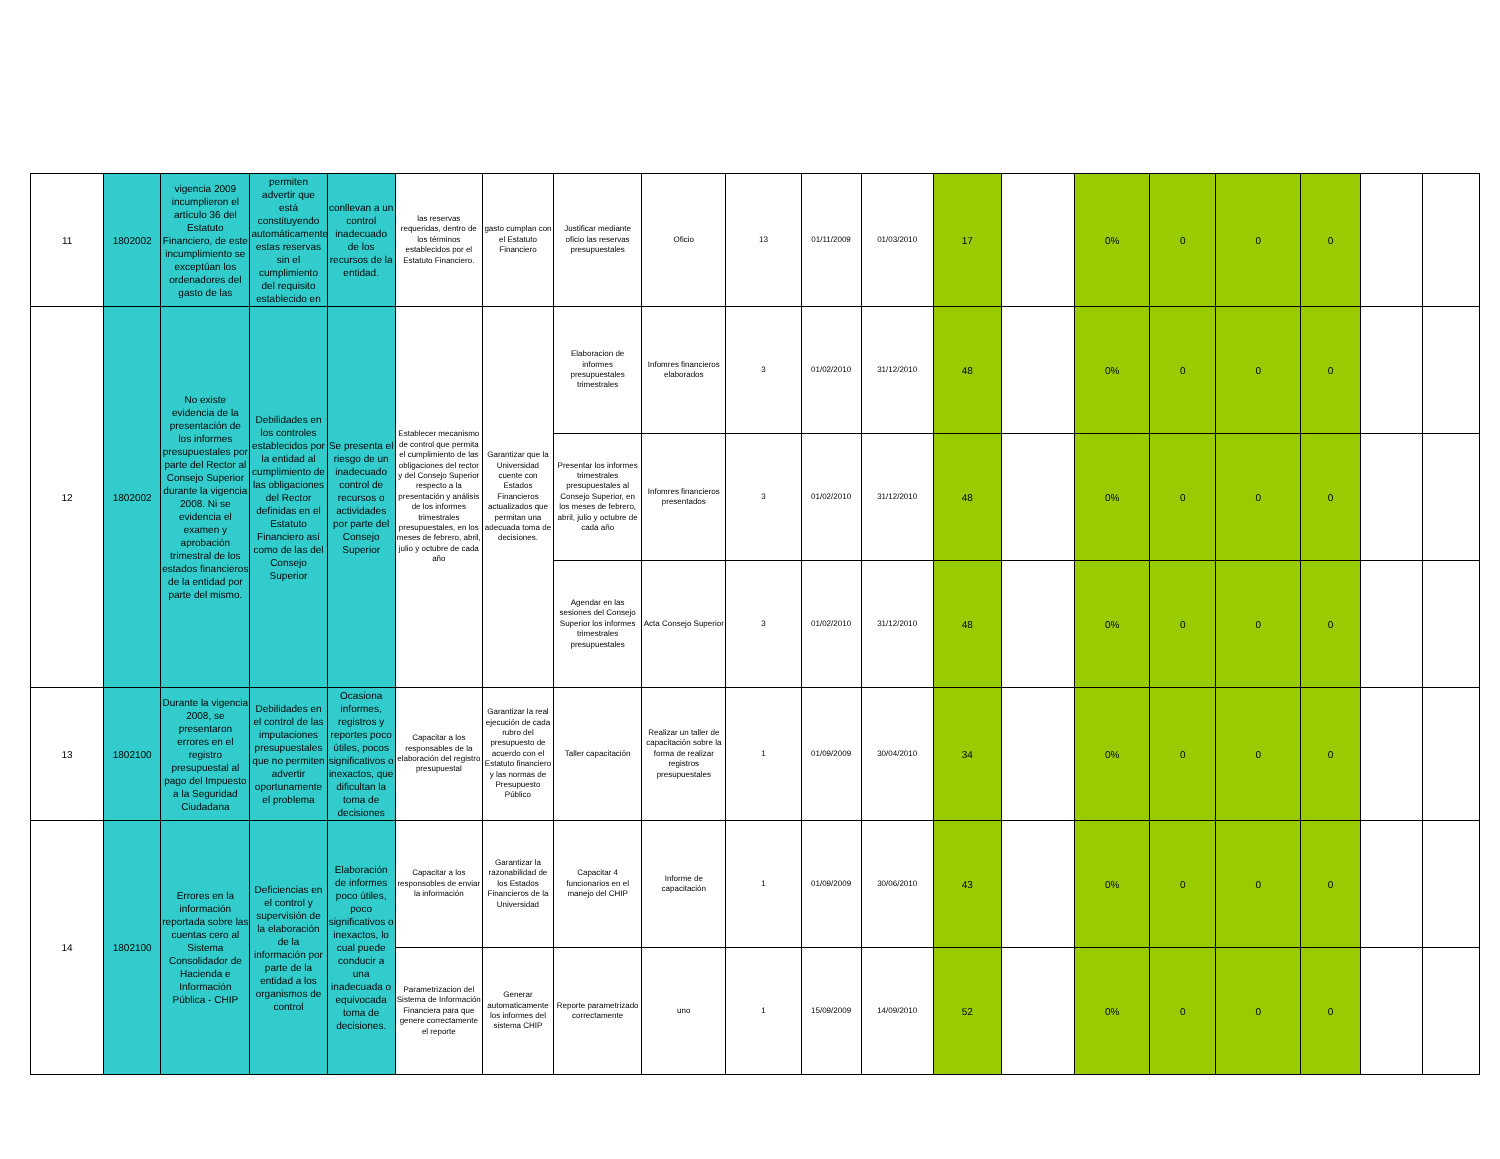| 11 | 1802002 | vigencia 2009 incumplieron el artículo 36 del Estatuto Financiero, de este incumplimiento se exceptúan los ordenadores del gasto de las | permiten advertir que está constituyendo automáticamente estas reservas sin el cumplimiento del requisito establecido en | conllevan a un control inadecuado de los recursos de la entidad. | las reservas requeridas, dentro de los términos establecidos por el Estatuto Financiero. | gasto cumplan con el Estatuto Financiero | Justificar mediante oficio las reservas presupuestales | Oficio | 13 | 01/11/2009 | 01/03/2010 | 17 | | 0% | 0 | 0 | 0 | | |
| 12 | 1802002 | No existe evidencia de la presentación de los informes presupuestales por parte del Rector al Consejo Superior durante la vigencia 2008. Ni se evidencia el examen y aprobación trimestral de los estados financieros de la entidad por parte del mismo. | Debilidades en los controles establecidos por la entidad al cumplimiento de las obligaciones del Rector definidas en el Estatuto Financiero así como de las del Consejo Superior | Se presenta el riesgo de un inadecuado control de recursos o actividades por parte del Consejo Superior | Establecer mecanismo de control que permita el cumplimiento de las obligaciones del rector y del Consejo Superior respecto a la presentación y análisis de los informes trimestrales presupuestales, en los meses de febrero, abril, julio y octubre de cada año | Garantizar que la Universidad cuente con Estados Financieros actualizados que permitan una adecuada toma de decisiones. | Elaboracion de informes presupuestales trimestrales | Infomres financieros elaborados | 3 | 01/02/2010 | 31/12/2010 | 48 | | 0% | 0 | 0 | 0 | | |
| | | | | | | | Presentar los informes trimestrales presupuestales al Consejo Superior, en los meses de febrero, abril, julio y octubre de cada año | Infomres financieros presentados | 3 | 01/02/2010 | 31/12/2010 | 48 | | 0% | 0 | 0 | 0 | | |
| | | | | | | | Agendar en las sesiones del Consejo Superior los informes trimestrales presupuestales | Acta Consejo Superior | 3 | 01/02/2010 | 31/12/2010 | 48 | | 0% | 0 | 0 | 0 | | |
| 13 | 1802100 | Durante la vigencia 2008, se presentaron errores en el registro presupuestal al pago del Impuesto a la Seguridad Ciudadana | Debilidades en el control de las imputaciones presupuestales que no permiten advertir oportunamente el problema | Ocasiona informes, registros y reportes poco útiles, pocos significativos o inexactos, que dificultan la toma de decisiones | Capacitar a los responsables de la elaboración del registro presupuestal | Garantizar la real ejecución de cada rubro del presupuesto de acuerdo con el Estatuto financiero y las normas de Presupuesto Público | Taller capacitación | Realizar un taller de capacitación sobre la forma de realizar registros presupuestales | 1 | 01/09/2009 | 30/04/2010 | 34 | | 0% | 0 | 0 | 0 | | |
| 14 | 1802100 | Errores en la información reportada sobre las cuentas cero al Sistema Consolidador de Hacienda e Información Pública - CHIP | Deficiencias en el control y supervisión de la elaboración de la información por parte de la entidad a los organismos de control | Elaboración de informes poco útiles, poco significativos o inexactos, lo cual puede conducir a una inadecuada o equivocada toma de decisiones. | Capacitar a los responsobles de enviar la información | Garantizar la razonabilidad de los Estados Financieros de la Universidad | Capacitar 4 funcionarios en el manejo del CHIP | Informe de capacitación | 1 | 01/09/2009 | 30/06/2010 | 43 | | 0% | 0 | 0 | 0 | | |
| | | | | | Parametrizacion del Sistema de Información Financiera para que genere correctamente el reporte | Generar automaticamente los informes del sistema CHIP | Reporte parametrizado correctamente | uno | 1 | 15/09/2009 | 14/09/2010 | 52 | | 0% | 0 | 0 | 0 | | |